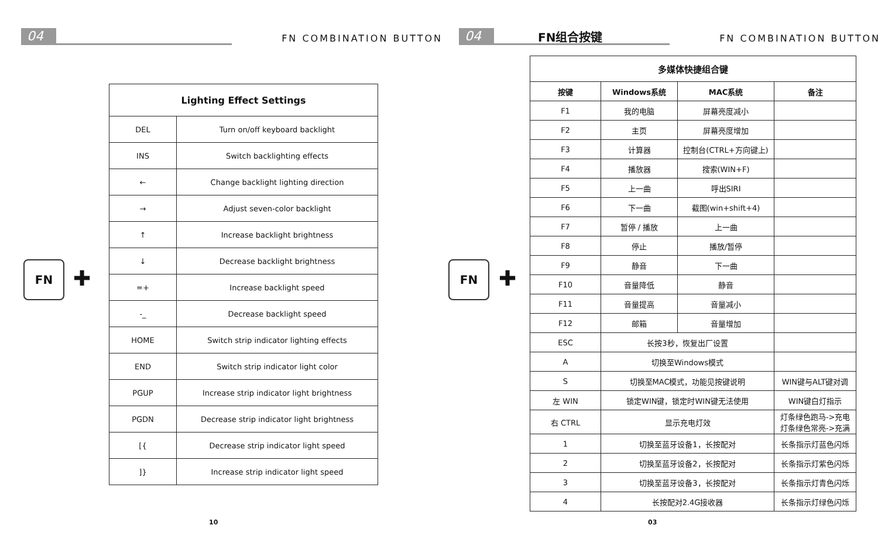04 FN COMBINATION BUTTON
FN
✚
| Lighting Effect Settings | |
| --- | --- |
| DEL | Turn on/off keyboard backlight |
| INS | Switch backlighting effects |
| ← | Change backlight lighting direction |
| → | Adjust seven-color backlight |
| ↑ | Increase backlight brightness |
| ↓ | Decrease backlight brightness |
| =+ | Increase backlight speed |
| -_ | Decrease backlight speed |
| HOME | Switch strip indicator lighting effects |
| END | Switch strip indicator light color |
| PGUP | Increase strip indicator light brightness |
| PGDN | Decrease strip indicator light brightness |
| [{ | Decrease strip indicator light speed |
| ]} | Increase strip indicator light speed |
10
04 FN组合按键 FN COMBINATION BUTTON
FN
✚
| 多媒体快捷组合键 | | | |
| --- | --- | --- | --- |
| 按键 | Windows系统 | MAC系统 | 备注 |
| F1 | 我的电脑 | 屏幕亮度减小 | |
| F2 | 主页 | 屏幕亮度增加 | |
| F3 | 计算器 | 控制台(CTRL+方向键上) | |
| F4 | 播放器 | 搜索(WIN+F) | |
| F5 | 上一曲 | 呼出SIRI | |
| F6 | 下一曲 | 截图(win+shift+4) | |
| F7 | 暂停 / 播放 | 上一曲 | |
| F8 | 停止 | 播放/暂停 | |
| F9 | 静音 | 下一曲 | |
| F10 | 音量降低 | 静音 | |
| F11 | 音量提高 | 音量减小 | |
| F12 | 邮箱 | 音量增加 | |
| ESC | 长按3秒，恢复出厂设置 | | |
| A | 切换至Windows模式 | | |
| S | 切换至MAC模式，功能见按键说明 | | WIN键与ALT键对调 |
| 左 WIN | 锁定WIN键，锁定时WIN键无法使用 | | WIN键白灯指示 |
| 右 CTRL | 显示充电灯效 | | 灯条绿色跑马->充电 灯条绿色常亮->充满 |
| 1 | 切换至蓝牙设备1，长按配对 | | 长条指示灯蓝色闪烁 |
| 2 | 切换至蓝牙设备2，长按配对 | | 长条指示灯紫色闪烁 |
| 3 | 切换至蓝牙设备3，长按配对 | | 长条指示灯青色闪烁 |
| 4 | 长按配对2.4G接收器 | | 长条指示灯绿色闪烁 |
03